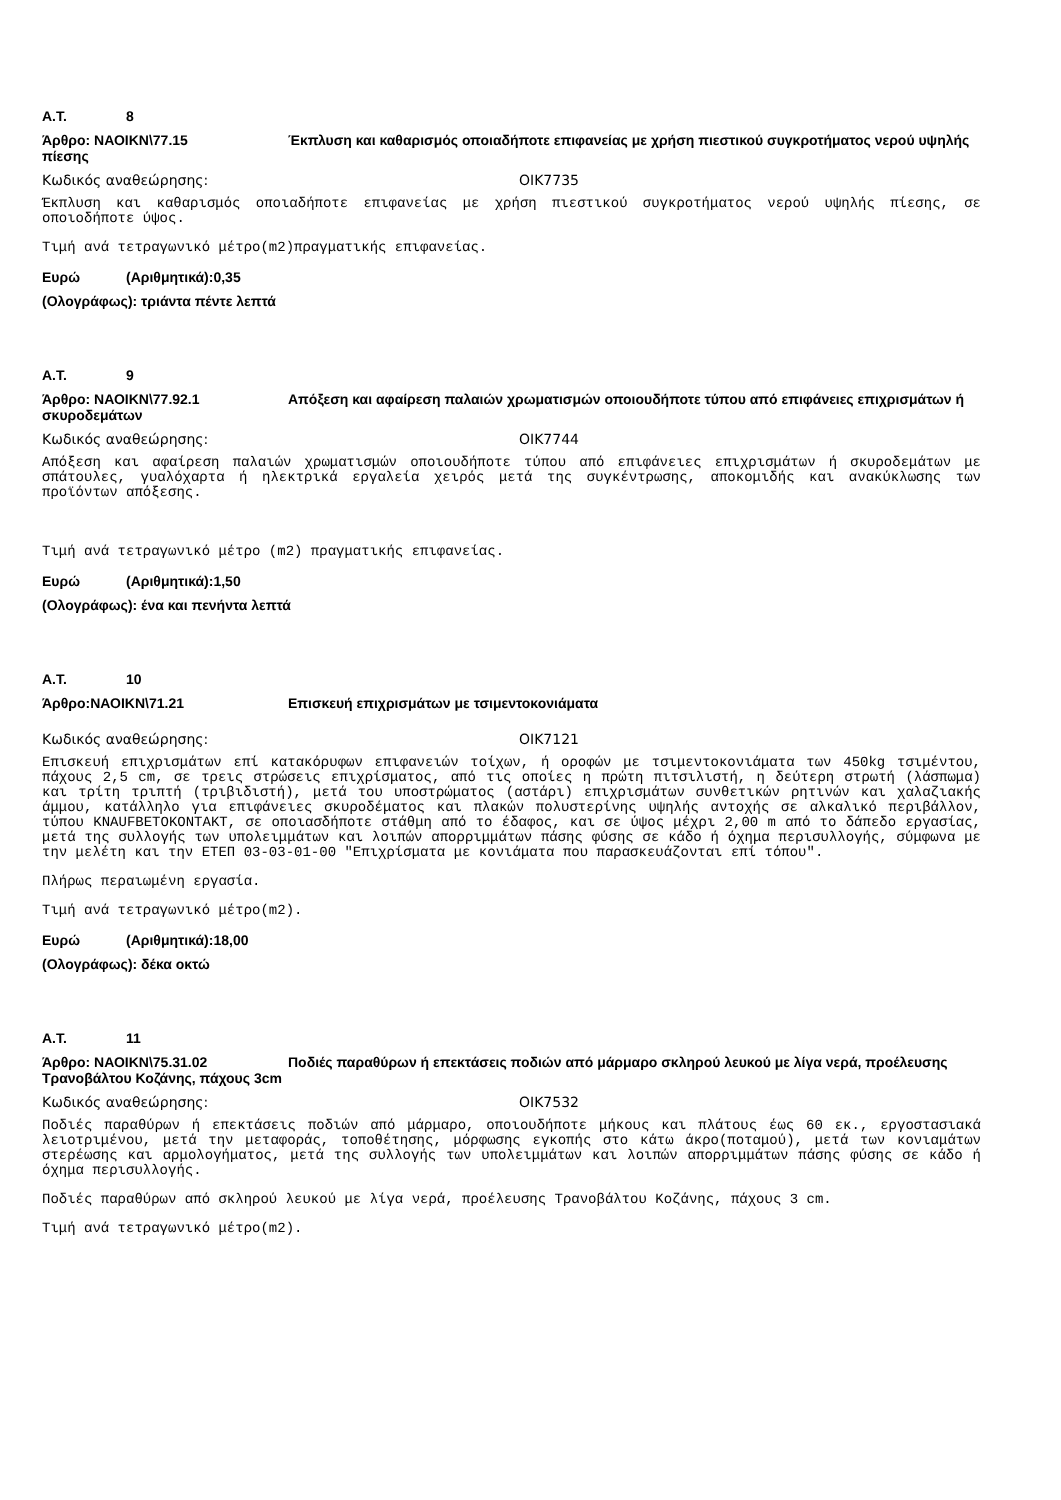Α.Τ. 8
Άρθρο: ΝΑΟΙΚΝ\77.15 Έκπλυση και καθαρισμός οποιαδήποτε επιφανείας με χρήση πιεστικού συγκροτήματος νερού υψηλής πίεσης
Κωδικός αναθεώρησης: ΟΙΚ7735
Έκπλυση και καθαρισμός οποιαδήποτε επιφανείας με χρήση πιεστικού συγκροτήματος νερού υψηλής πίεσης, σε οποιοδήποτε ύψος.
Τιμή ανά τετραγωνικό μέτρο(m2)πραγματικής επιφανείας.
Ευρώ (Αριθμητικά):0,35
(Ολογράφως): τριάντα πέντε λεπτά
Α.Τ. 9
Άρθρο: ΝΑΟΙΚΝ\77.92.1 Απόξεση και αφαίρεση παλαιών χρωματισμών οποιουδήποτε τύπου από επιφάνειες επιχρισμάτων ή σκυροδεμάτων
Κωδικός αναθεώρησης: ΟΙΚ7744
Απόξεση και αφαίρεση παλαιών χρωματισμών οποιουδήποτε τύπου από επιφάνειες επιχρισμάτων ή σκυροδεμάτων με σπάτουλες, γυαλόχαρτα ή ηλεκτρικά εργαλεία χειρός μετά της συγκέντρωσης, αποκομιδής και ανακύκλωσης των προϊόντων απόξεσης.
Τιμή ανά τετραγωνικό μέτρο (m2) πραγματικής επιφανείας.
Ευρώ (Αριθμητικά):1,50
(Ολογράφως): ένα και πενήντα λεπτά
Α.Τ. 10
Άρθρο:ΝΑΟΙΚΝ\71.21 Επισκευή επιχρισμάτων με τσιμεντοκονιάματα
Κωδικός αναθεώρησης: ΟΙΚ7121
Επισκευή επιχρισμάτων επί κατακόρυφων επιφανειών τοίχων, ή οροφών με τσιμεντοκονιάματα των 450kg τσιμέντου, πάχους 2,5 cm, σε τρεις στρώσεις επιχρίσματος, από τις οποίες η πρώτη πιτσιλιστή, η δεύτερη στρωτή (λάσπωμα) και τρίτη τριπτή (τριβιδιστή), μετά του υποστρώματος (αστάρι) επιχρισμάτων συνθετικών ρητινών και χαλαζιακής άμμου, κατάλληλο για επιφάνειες σκυροδέματος και πλακών πολυστερίνης υψηλής αντοχής σε αλκαλικό περιβάλλον, τύπου KNAUFBETOKONTAKT, σε οποιασδήποτε στάθμη από το έδαφος, και σε ύψος μέχρι 2,00 m από το δάπεδο εργασίας, μετά της συλλογής των υπολειμμάτων και λοιπών απορριμμάτων πάσης φύσης σε κάδο ή όχημα περισυλλογής, σύμφωνα με την μελέτη και την ΕΤΕΠ 03-03-01-00 "Επιχρίσματα με κονιάματα που παρασκευάζονται επί τόπου".
Πλήρως περαιωμένη εργασία.
Τιμή ανά τετραγωνικό μέτρο(m2).
Ευρώ (Αριθμητικά):18,00
(Ολογράφως): δέκα οκτώ
Α.Τ. 11
Άρθρο: ΝΑΟΙΚΝ\75.31.02 Ποδιές παραθύρων ή επεκτάσεις ποδιών από μάρμαρο σκληρού λευκού με λίγα νερά, προέλευσης Τρανοβάλτου Κοζάνης, πάχους 3cm
Κωδικός αναθεώρησης: ΟΙΚ7532
Ποδιές παραθύρων ή επεκτάσεις ποδιών από μάρμαρο, οποιουδήποτε μήκους και πλάτους έως 60 εκ., εργοστασιακά λειοτριμένου, μετά την μεταφοράς, τοποθέτησης, μόρφωσης εγκοπής στο κάτω άκρο(ποταμού), μετά των κονιαμάτων στερέωσης και αρμολογήματος, μετά της συλλογής των υπολειμμάτων και λοιπών απορριμμάτων πάσης φύσης σε κάδο ή όχημα περισυλλογής.
Ποδιές παραθύρων από σκληρού λευκού με λίγα νερά, προέλευσης Τρανοβάλτου Κοζάνης, πάχους 3 cm.
Τιμή ανά τετραγωνικό μέτρο(m2).